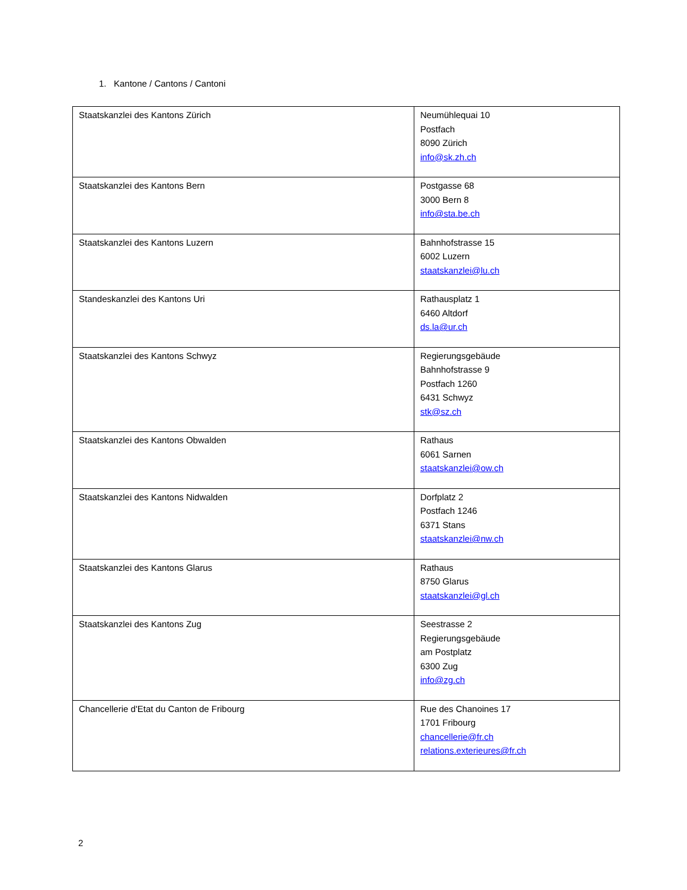1. Kantone / Cantons / Cantoni
| Staatskanzlei des Kantons Zürich | Neumühlequai 10 Postfach 8090 Zürich info@sk.zh.ch |
| Staatskanzlei des Kantons Bern | Postgasse 68 3000 Bern 8 info@sta.be.ch |
| Staatskanzlei des Kantons Luzern | Bahnhofstrasse 15 6002 Luzern staatskanzlei@lu.ch |
| Standeskanzlei des Kantons Uri | Rathausplatz 1 6460 Altdorf ds.la@ur.ch |
| Staatskanzlei des Kantons Schwyz | Regierungsgebäude Bahnhofstrasse 9 Postfach 1260 6431 Schwyz stk@sz.ch |
| Staatskanzlei des Kantons Obwalden | Rathaus 6061 Sarnen staatskanzlei@ow.ch |
| Staatskanzlei des Kantons Nidwalden | Dorfplatz 2 Postfach 1246 6371 Stans staatskanzlei@nw.ch |
| Staatskanzlei des Kantons Glarus | Rathaus 8750 Glarus staatskanzlei@gl.ch |
| Staatskanzlei des Kantons Zug | Seestrasse 2 Regierungsgebäude am Postplatz 6300 Zug info@zg.ch |
| Chancellerie d'Etat du Canton de Fribourg | Rue des Chanoines 17 1701 Fribourg chancellerie@fr.ch relations.exterieures@fr.ch |
2